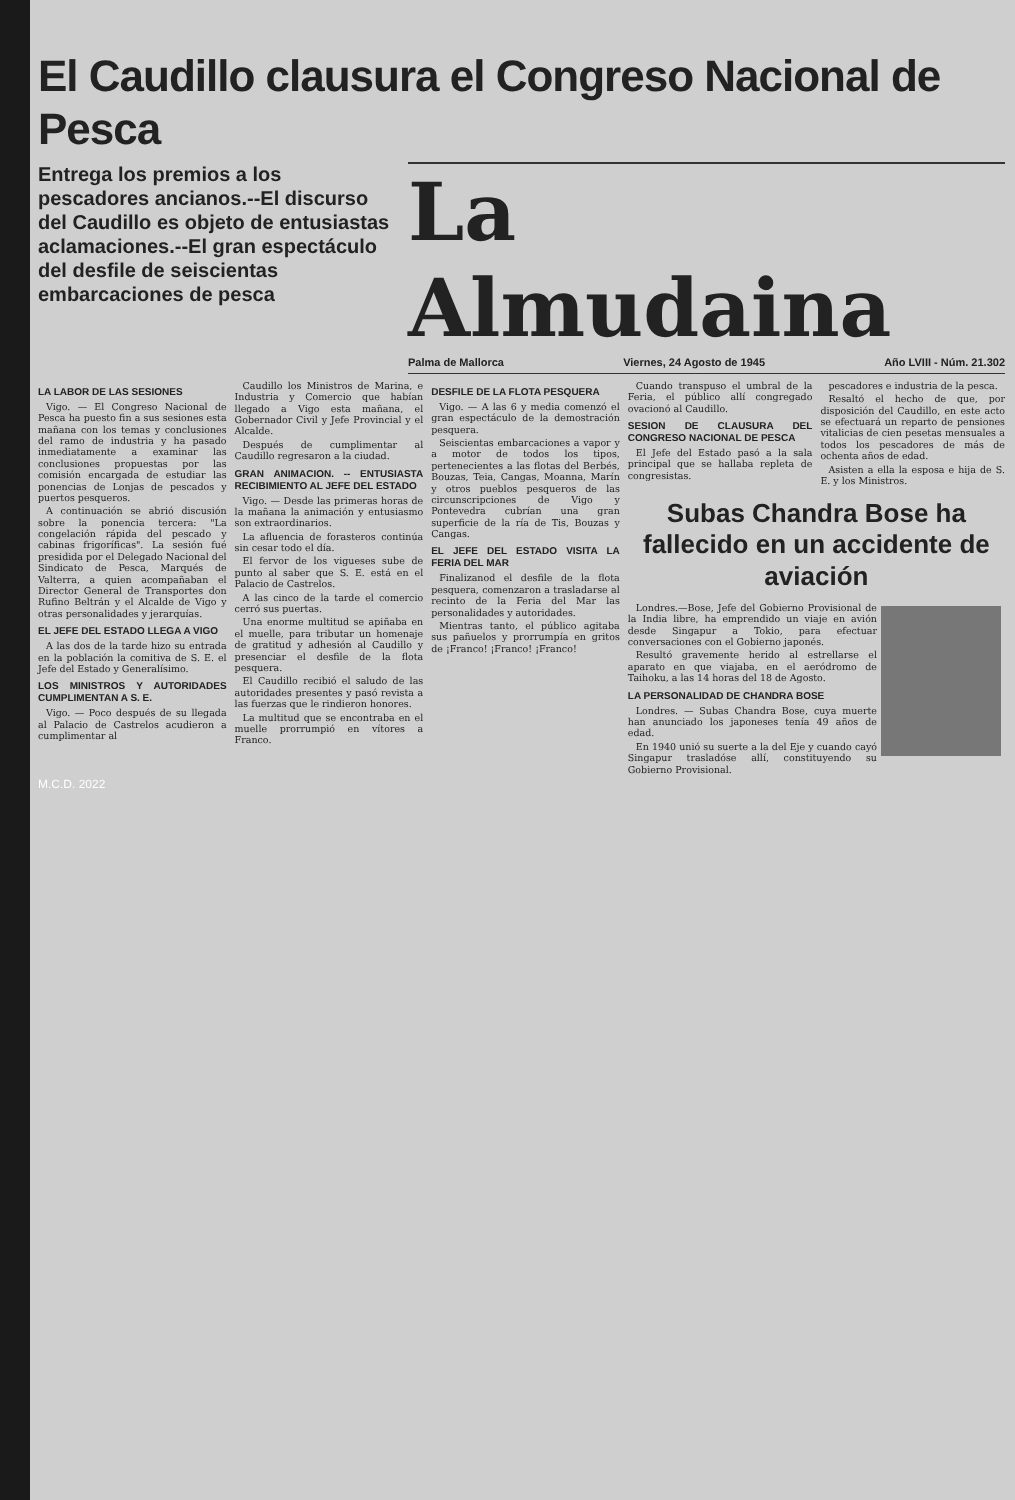El Caudillo clausura el Congreso Nacional de Pesca
Entrega los premios a los pescadores ancianos.--El discurso del Caudillo es objeto de entusiastas aclamaciones.--El gran espectáculo del desfile de seiscientas embarcaciones de pesca
La Almudaina
Palma de Mallorca Viernes, 24 Agosto de 1945 Año LVIII - Núm. 21.302
LA LABOR DE LAS SESIONES
Vigo. — El Congreso Nacional de Pesca ha puesto fin a sus sesiones esta mañana con los temas y conclusiones del ramo de industria y ha pasado inmediatamente a examinar las conclusiones propuestas por las comisión encargada de estudiar las ponencias de Lonjas de pescados y puertos pesqueros.
A continuación se abrió discusión sobre la ponencia tercera: "La congelación rápida del pescado y cabinas frigoríficas". La sesión fué presidida por el Delegado Nacional del Sindicato de Pesca, Marqués de Valterra, a quien acompañaban el Director General de Transportes don Rufino Beltrán y el Alcalde de Vigo y otras personalidades y jerarquías.
EL JEFE DEL ESTADO LLEGA A VIGO
A las dos de la tarde hizo su entrada en la población la comitiva de S. E. el Jefe del Estado y Generalísimo.
LOS MINISTROS Y AUTORIDADES CUMPLIMENTAN A S. E.
Vigo. — Poco después de su llegada al Palacio de Castrelos acudieron a cumplimentar al
Caudillo los Ministros de Marina, e Industria y Comercio que habían llegado a Vigo esta mañana, el Gobernador Civil y Jefe Provincial y el Alcalde.
Después de cumplimentar al Caudillo regresaron a la ciudad.
GRAN ANIMACION. -- ENTUSIASTA RECIBIMIENTO AL JEFE DEL ESTADO
Vigo. — Desde las primeras horas de la mañana la animación y entusiasmo son extraordinarios.
La afluencia de forasteros continúa sin cesar todo el día.
El fervor de los vigueses sube de punto al saber que S. E. está en el Palacio de Castrelos.
A las cinco de la tarde el comercio cerró sus puertas.
Una enorme multitud se apiñaba en el muelle, para tributar un homenaje de gratitud y adhesión al Caudillo y presenciar el desfile de la flota pesquera.
El Caudillo recibió el saludo de las autoridades presentes y pasó revista a las fuerzas que le rindieron honores.
La multitud que se encontraba en el muelle prorrumpió en vítores a Franco.
DESFILE DE LA FLOTA PESQUERA
Vigo. — A las 6 y media comenzó el gran espectáculo de la demostración pesquera.
Seiscientas embarcaciones a vapor y a motor de todos los tipos, pertenecientes a las flotas del Berbés, Bouzas, Teia, Cangas, Moanna, Marín y otros pueblos pesqueros de las circunscripciones de Vigo y Pontevedra cubrían una gran superficie de la ría de Tis, Bouzas y Cangas.
EL JEFE DEL ESTADO VISITA LA FERIA DEL MAR
Finalizanod el desfile de la flota pesquera, comenzaron a trasladarse al recinto de la Feria del Mar las personalidades y autoridades.
Mientras tanto, el público agitaba sus pañuelos y prorrumpía en gritos de ¡Franco! ¡Franco! ¡Franco!
Cuando transpuso el umbral de la Feria, el público allí congregado ovacionó al Caudillo.
SESION DE CLAUSURA DEL CONGRESO NACIONAL DE PESCA
El Jefe del Estado pasó a la sala principal que se hallaba repleta de congresistas.
pescadores e industria de la pesca.
Resaltó el hecho de que, por disposición del Caudillo, en este acto se efectuará un reparto de pensiones vitalicias de cien pesetas mensuales a todos los pescadores de más de ochenta años de edad.
Asisten a ella la esposa e hija de S. E. y los Ministros.
Subas Chandra Bose ha fallecido en un accidente de aviación
Londres.—Bose, Jefe del Gobierno Provisional de la India libre, ha emprendido un viaje en avión desde Singapur a Tokio, para efectuar conversaciones con el Gobierno japonés.
Resultó gravemente herido al estrellarse el aparato en que viajaba, en el aeródromo de Taihoku, a las 14 horas del 18 de Agosto.
LA PERSONALIDAD DE CHANDRA BOSE
Londres. — Subas Chandra Bose, cuya muerte han anunciado los japoneses tenía 49 años de edad.
En 1940 unió su suerte a la del Eje y cuando cayó Singapur trasladóse allí, constituyendo su Gobierno Provisional.
M.C.D. 2022